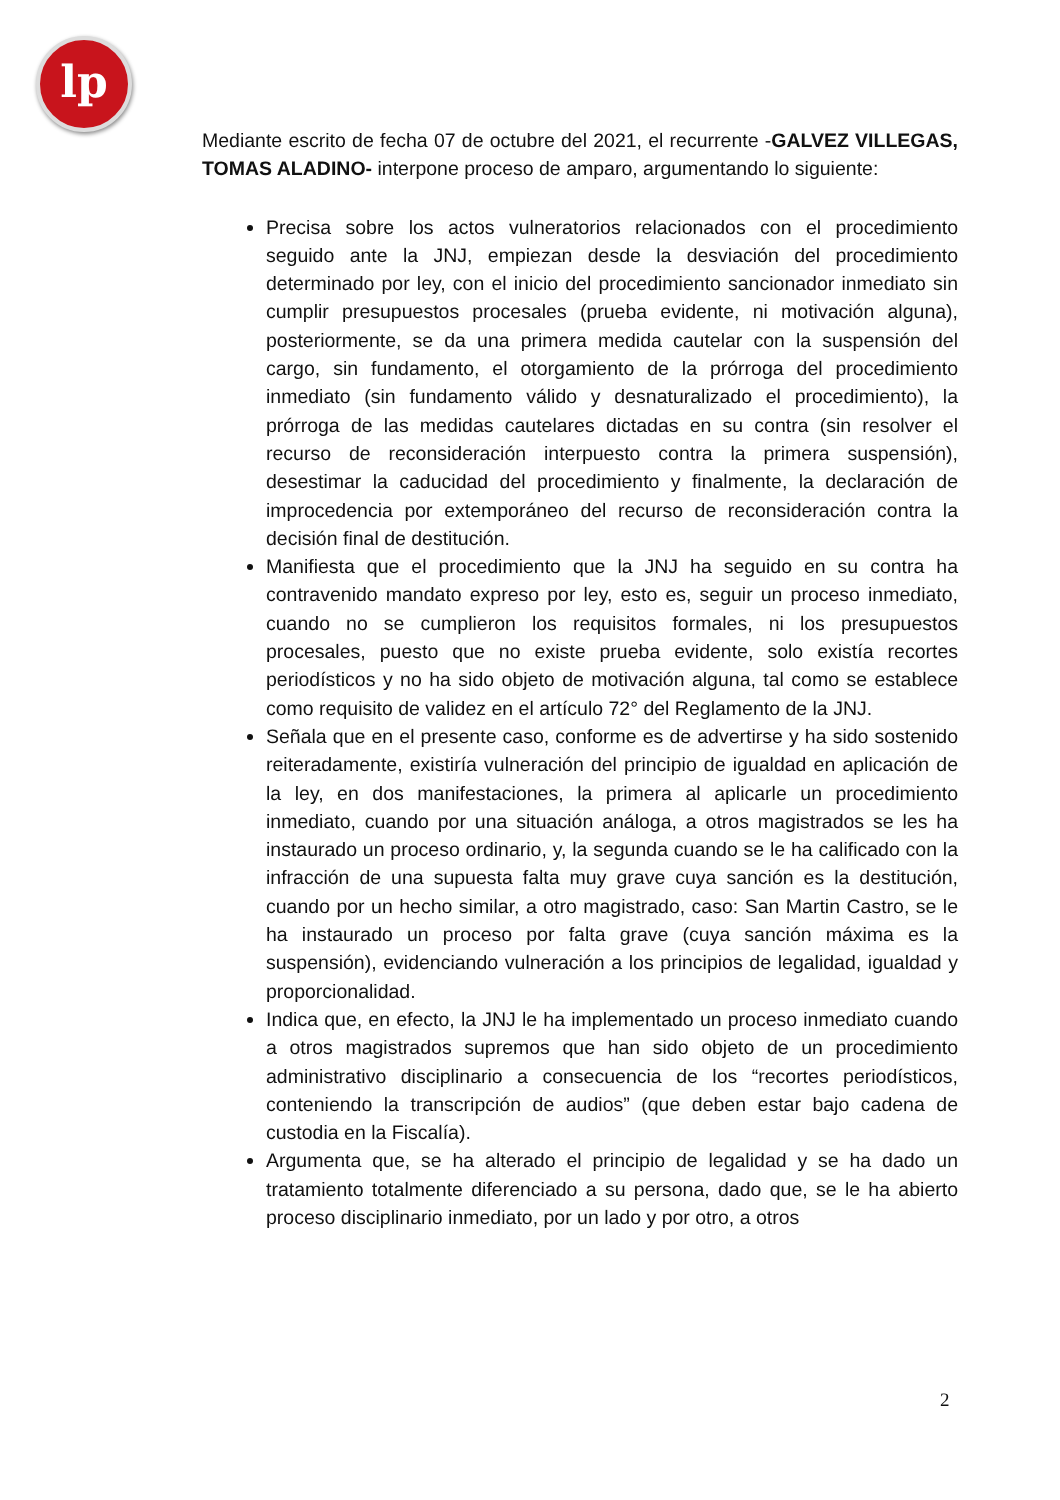lp
Mediante escrito de fecha 07 de octubre del 2021, el recurrente -GALVEZ VILLEGAS, TOMAS ALADINO- interpone proceso de amparo, argumentando lo siguiente:
Precisa sobre los actos vulneratorios relacionados con el procedimiento seguido ante la JNJ, empiezan desde la desviación del procedimiento determinado por ley, con el inicio del procedimiento sancionador inmediato sin cumplir presupuestos procesales (prueba evidente, ni motivación alguna), posteriormente, se da una primera medida cautelar con la suspensión del cargo, sin fundamento, el otorgamiento de la prórroga del procedimiento inmediato (sin fundamento válido y desnaturalizado el procedimiento), la prórroga de las medidas cautelares dictadas en su contra (sin resolver el recurso de reconsideración interpuesto contra la primera suspensión), desestimar la caducidad del procedimiento y finalmente, la declaración de improcedencia por extemporáneo del recurso de reconsideración contra la decisión final de destitución.
Manifiesta que el procedimiento que la JNJ ha seguido en su contra ha contravenido mandato expreso por ley, esto es, seguir un proceso inmediato, cuando no se cumplieron los requisitos formales, ni los presupuestos procesales, puesto que no existe prueba evidente, solo existía recortes periodísticos y no ha sido objeto de motivación alguna, tal como se establece como requisito de validez en el artículo 72° del Reglamento de la JNJ.
Señala que en el presente caso, conforme es de advertirse y ha sido sostenido reiteradamente, existiría vulneración del principio de igualdad en aplicación de la ley, en dos manifestaciones, la primera al aplicarle un procedimiento inmediato, cuando por una situación análoga, a otros magistrados se les ha instaurado un proceso ordinario, y, la segunda cuando se le ha calificado con la infracción de una supuesta falta muy grave cuya sanción es la destitución, cuando por un hecho similar, a otro magistrado, caso: San Martin Castro, se le ha instaurado un proceso por falta grave (cuya sanción máxima es la suspensión), evidenciando vulneración a los principios de legalidad, igualdad y proporcionalidad.
Indica que, en efecto, la JNJ le ha implementado un proceso inmediato cuando a otros magistrados supremos que han sido objeto de un procedimiento administrativo disciplinario a consecuencia de los “recortes periodísticos, conteniendo la transcripción de audios” (que deben estar bajo cadena de custodia en la Fiscalía).
Argumenta que, se ha alterado el principio de legalidad y se ha dado un tratamiento totalmente diferenciado a su persona, dado que, se le ha abierto proceso disciplinario inmediato, por un lado y por otro, a otros
2